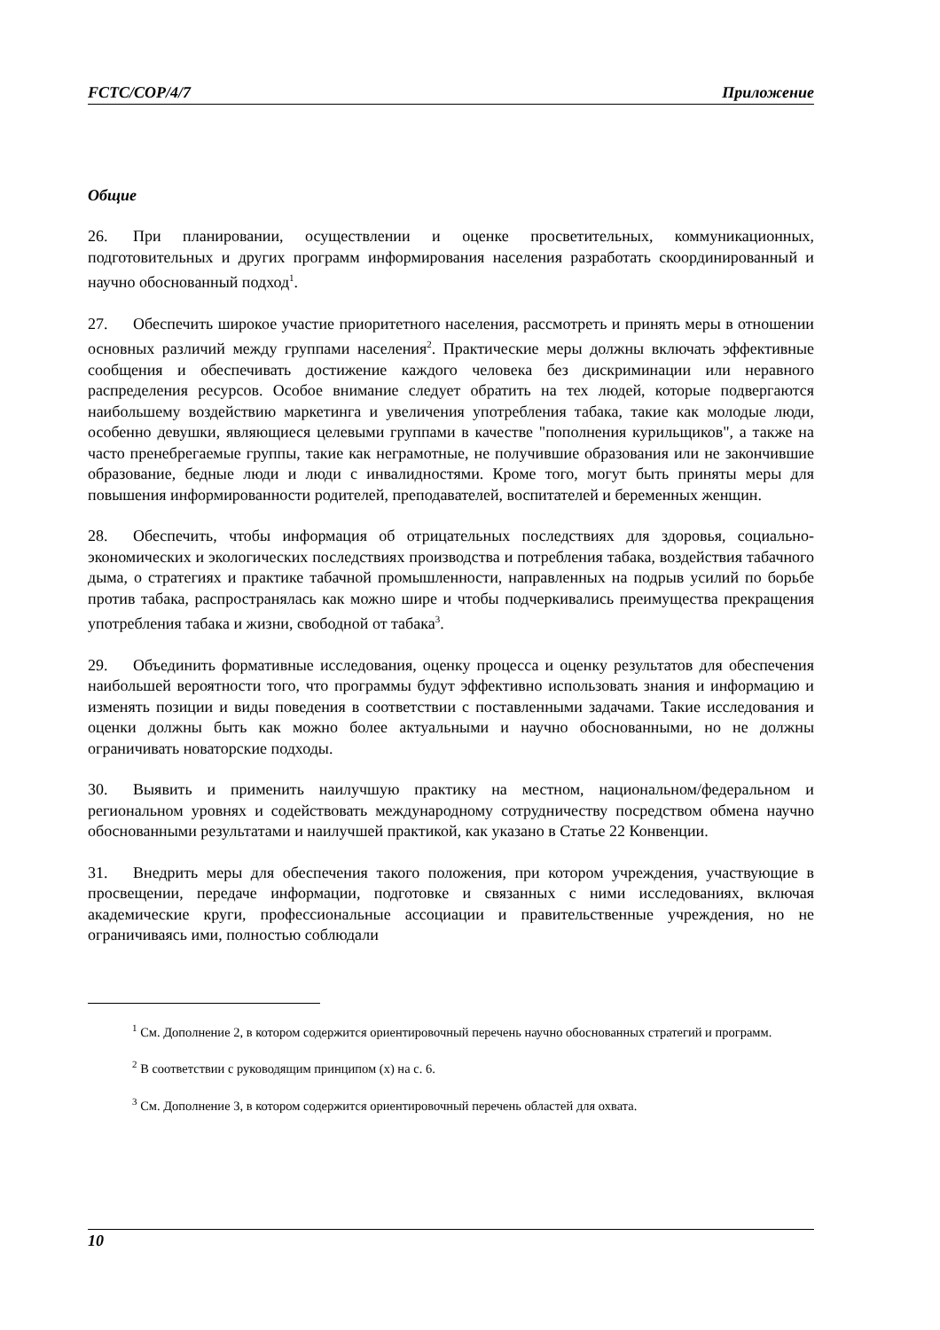FCTC/COP/4/7 Приложение
Общие
26. При планировании, осуществлении и оценке просветительных, коммуникационных, подготовительных и других программ информирования населения разработать скоординированный и научно обоснованный подход<sup>1</sup>.
27. Обеспечить широкое участие приоритетного населения, рассмотреть и принять меры в отношении основных различий между группами населения<sup>2</sup>. Практические меры должны включать эффективные сообщения и обеспечивать достижение каждого человека без дискриминации или неравного распределения ресурсов. Особое внимание следует обратить на тех людей, которые подвергаются наибольшему воздействию маркетинга и увеличения употребления табака, такие как молодые люди, особенно девушки, являющиеся целевыми группами в качестве "пополнения курильщиков", а также на часто пренебрегаемые группы, такие как неграмотные, не получившие образования или не закончившие образование, бедные люди и люди с инвалидностями. Кроме того, могут быть приняты меры для повышения информированности родителей, преподавателей, воспитателей и беременных женщин.
28. Обеспечить, чтобы информация об отрицательных последствиях для здоровья, социально-экономических и экологических последствиях производства и потребления табака, воздействия табачного дыма, о стратегиях и практике табачной промышленности, направленных на подрыв усилий по борьбе против табака, распространялась как можно шире и чтобы подчеркивались преимущества прекращения употребления табака и жизни, свободной от табака<sup>3</sup>.
29. Объединить формативные исследования, оценку процесса и оценку результатов для обеспечения наибольшей вероятности того, что программы будут эффективно использовать знания и информацию и изменять позиции и виды поведения в соответствии с поставленными задачами. Такие исследования и оценки должны быть как можно более актуальными и научно обоснованными, но не должны ограничивать новаторские подходы.
30. Выявить и применить наилучшую практику на местном, национальном/федеральном и региональном уровнях и содействовать международному сотрудничеству посредством обмена научно обоснованными результатами и наилучшей практикой, как указано в Статье 22 Конвенции.
31. Внедрить меры для обеспечения такого положения, при котором учреждения, участвующие в просвещении, передаче информации, подготовке и связанных с ними исследованиях, включая академические круги, профессиональные ассоциации и правительственные учреждения, но не ограничиваясь ими, полностью соблюдали
<sup>1</sup> См. Дополнение 2, в котором содержится ориентировочный перечень научно обоснованных стратегий и программ.
<sup>2</sup> В соответствии с руководящим принципом (x) на с. 6.
<sup>3</sup> См. Дополнение 3, в котором содержится ориентировочный перечень областей для охвата.
10